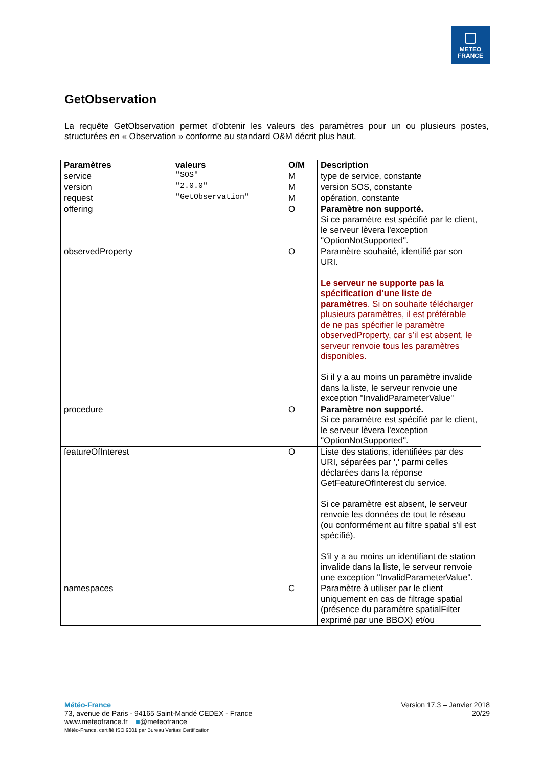METEO
FRANCE
GetObservation
La requête GetObservation permet d’obtenir les valeurs des paramètres pour un ou plusieurs postes, structurées en « Observation » conforme au standard O&M décrit plus haut.
| Paramètres | valeurs | O/M | Description |
| --- | --- | --- | --- |
| service | "SOS" | M | type de service, constante |
| version | "2.0.0" | M | version SOS, constante |
| request | "GetObservation" | M | opération, constante |
| offering | | O | Paramètre non supporté. Si ce paramètre est spécifié par le client, le serveur lèvera l'exception "OptionNotSupported". |
| observedProperty | | O | Paramètre souhaité, identifié par son URI. Le serveur ne supporte pas la spécification d’une liste de paramètres . Si on souhaite télécharger plusieurs paramètres, il est préférable de ne pas spécifier le paramètre observedProperty, car s’il est absent, le serveur renvoie tous les paramètres disponibles. Si il y a au moins un paramètre invalide dans la liste, le serveur renvoie une exception "InvalidParameterValue" |
| procedure | | O | Paramètre non supporté. Si ce paramètre est spécifié par le client, le serveur lèvera l'exception "OptionNotSupported". |
| featureOfInterest | | O | Liste des stations, identifiées par des URI, séparées par ',' parmi celles déclarées dans la réponse GetFeatureOfInterest du service. Si ce paramètre est absent, le serveur renvoie les données de tout le réseau (ou conformément au filtre spatial s'il est spécifié). S'il y a au moins un identifiant de station invalide dans la liste, le serveur renvoie une exception "InvalidParameterValue". |
| namespaces | | C | Paramètre à utiliser par le client uniquement en cas de filtrage spatial (présence du paramètre spatialFilter exprimé par une BBOX) et/ou |
Version 17.3 – Janvier 2018
20/29
Météo-France
73, avenue de Paris - 94165 Saint-Mandé CEDEX - France
www.meteofrance.fr ■@meteofrance
Météo-France, certifié ISO 9001 par Bureau Veritas Certification